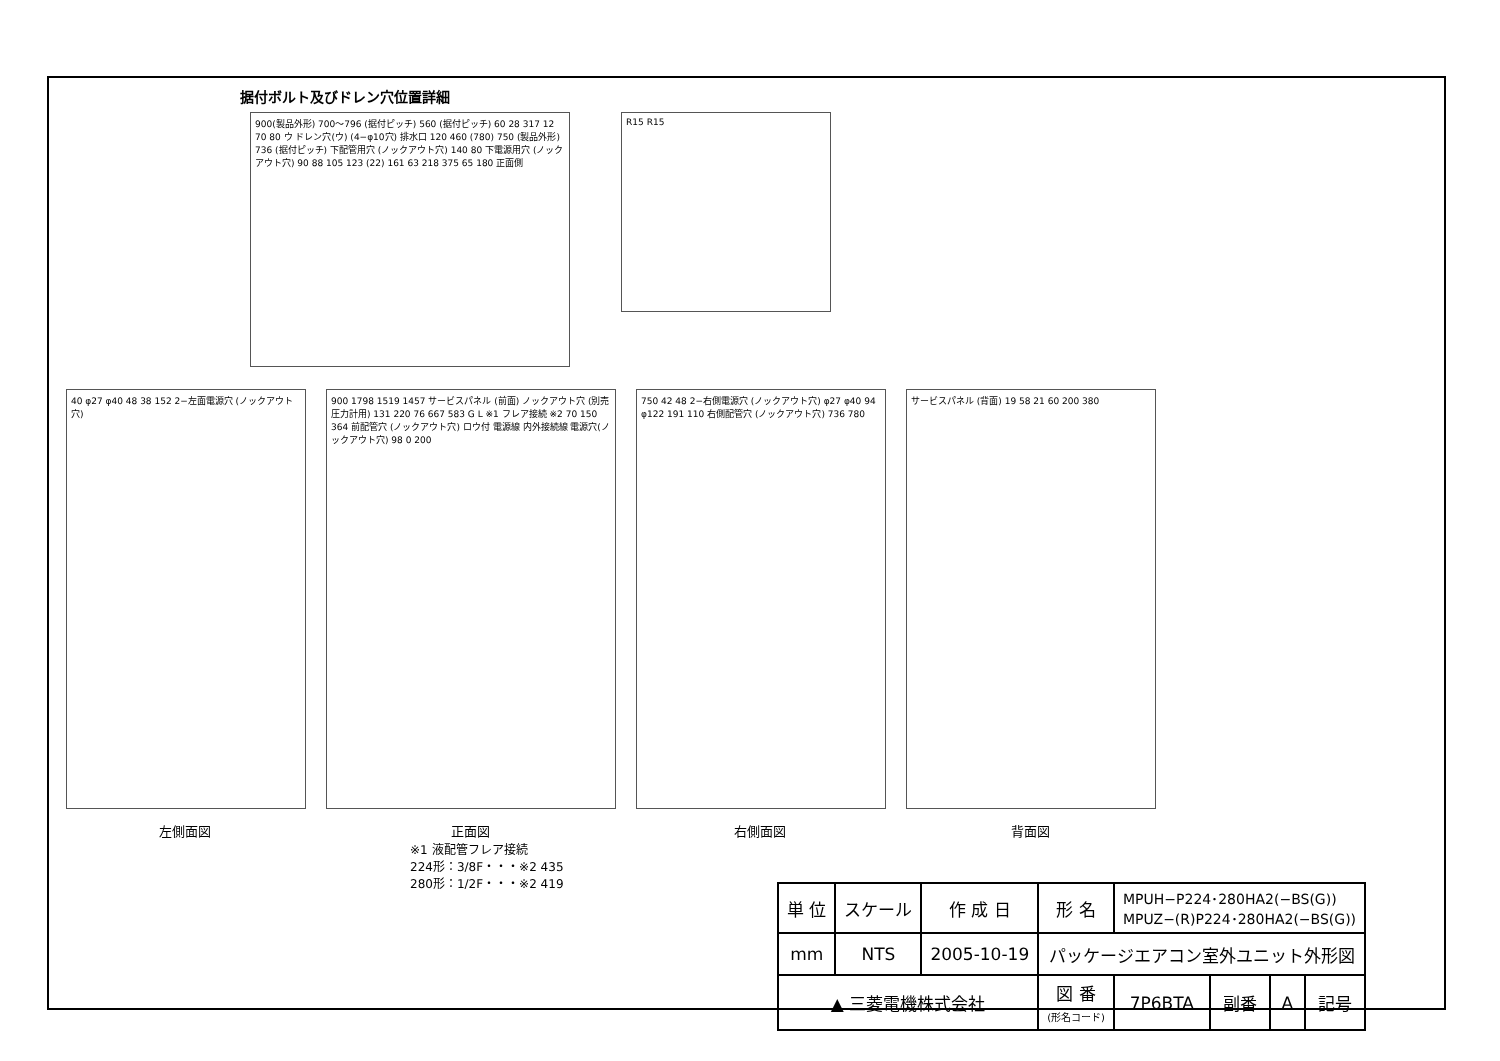据付ボルト及びドレン穴位置詳細
900(製品外形) 700〜796 (据付ピッチ) 560 (据付ピッチ) 60 28 317 12 70 80 ウ ドレン穴(ウ) (4−φ10穴) 排水口 120 460 (780) 750 (製品外形) 736 (据付ピッチ) 下配管用穴 (ノックアウト穴) 140 80 下電源用穴 (ノックアウト穴) 90 88 105 123 (22) 161 63 218 375 65 180 正面側
R15 R15
40 φ27 φ40 48 38 152 2−左面電源穴 (ノックアウト穴)
左側面図
900 1798 1519 1457 サービスパネル (前面) ノックアウト穴 (別売圧力計用) 131 220 76 667 583 G L ※1 フレア接続 ※2 70 150 364 前配管穴 (ノックアウト穴) ロウ付 電源線 内外接続線 電源穴(ノックアウト穴) 98 0 200
正面図
※1 液配管フレア接続
224形：3/8F・・・※2 435
280形：1/2F・・・※2 419
750 42 48 2−右側電源穴 (ノックアウト穴) φ27 φ40 94 φ122 191 110 右側配管穴 (ノックアウト穴) 736 780
右側面図
サービスパネル (背面) 19 58 21 60 200 380
背面図
| 単 位 | スケール | 作 成 日 | 形 名 | MPUH−P224･280HA2(−BS(G)) MPUZ−(R)P224･280HA2(−BS(G)) | | | |
| mm | NTS | 2005-10-19 | パッケージエアコン室外ユニット外形図 | | | | |
| ▲ 三菱電機株式会社 | | | 図 番 (形名コード) | 7P6BTA | 副番 | A | 記号 |